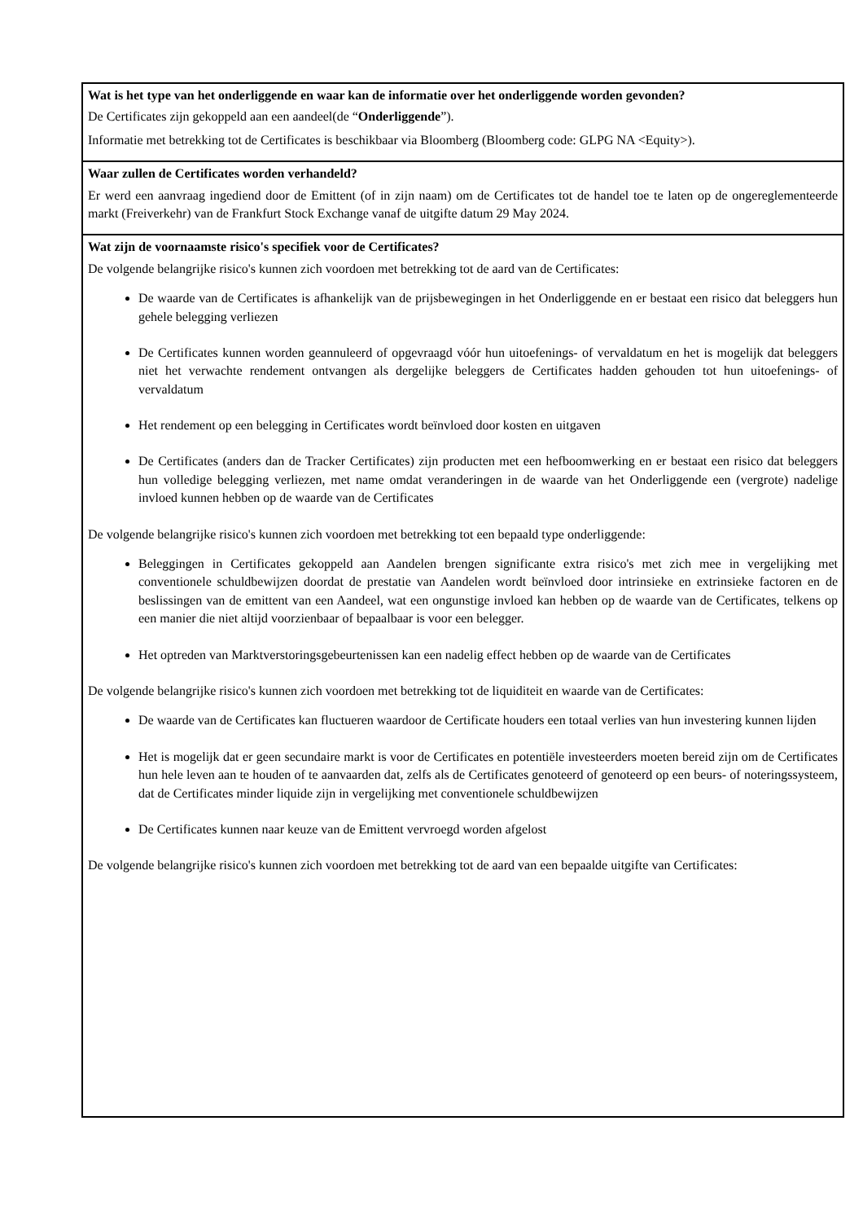| Wat is het type van het onderliggende en waar kan de informatie over het onderliggende worden gevonden? De Certificates zijn gekoppeld aan een aandeel(de “ Onderliggende ”). Informatie met betrekking tot de Certificates is beschikbaar via Bloomberg (Bloomberg code: GLPG NA <Equity>). |
| Waar zullen de Certificates worden verhandeld? Er werd een aanvraag ingediend door de Emittent (of in zijn naam) om de Certificates tot de handel toe te laten op de ongereglementeerde markt (Freiverkehr) van de Frankfurt Stock Exchange vanaf de uitgifte datum 29 May 2024. |
| Wat zijn de voornaamste risico's specifiek voor de Certificates? De volgende belangrijke risico's kunnen zich voordoen met betrekking tot de aard van de Certificates: De waarde van de Certificates is afhankelijk van de prijsbewegingen in het Onderliggende en er bestaat een risico dat beleggers hun gehele belegging verliezen De Certificates kunnen worden geannuleerd of opgevraagd vóór hun uitoefenings- of vervaldatum en het is mogelijk dat beleggers niet het verwachte rendement ontvangen als dergelijke beleggers de Certificates hadden gehouden tot hun uitoefenings- of vervaldatum Het rendement op een belegging in Certificates wordt beïnvloed door kosten en uitgaven De Certificates (anders dan de Tracker Certificates) zijn producten met een hefboomwerking en er bestaat een risico dat beleggers hun volledige belegging verliezen, met name omdat veranderingen in de waarde van het Onderliggende een (vergrote) nadelige invloed kunnen hebben op de waarde van de Certificates De volgende belangrijke risico's kunnen zich voordoen met betrekking tot een bepaald type onderliggende: Beleggingen in Certificates gekoppeld aan Aandelen brengen significante extra risico's met zich mee in vergelijking met conventionele schuldbewijzen doordat de prestatie van Aandelen wordt beïnvloed door intrinsieke en extrinsieke factoren en de beslissingen van de emittent van een Aandeel, wat een ongunstige invloed kan hebben op de waarde van de Certificates, telkens op een manier die niet altijd voorzienbaar of bepaalbaar is voor een belegger. Het optreden van Marktverstoringsgebeurtenissen kan een nadelig effect hebben op de waarde van de Certificates De volgende belangrijke risico's kunnen zich voordoen met betrekking tot de liquiditeit en waarde van de Certificates: De waarde van de Certificates kan fluctueren waardoor de Certificate houders een totaal verlies van hun investering kunnen lijden Het is mogelijk dat er geen secundaire markt is voor de Certificates en potentiële investeerders moeten bereid zijn om de Certificates hun hele leven aan te houden of te aanvaarden dat, zelfs als de Certificates genoteerd of genoteerd op een beurs- of noteringssysteem, dat de Certificates minder liquide zijn in vergelijking met conventionele schuldbewijzen De Certificates kunnen naar keuze van de Emittent vervroegd worden afgelost De volgende belangrijke risico's kunnen zich voordoen met betrekking tot de aard van een bepaalde uitgifte van Certificates: |